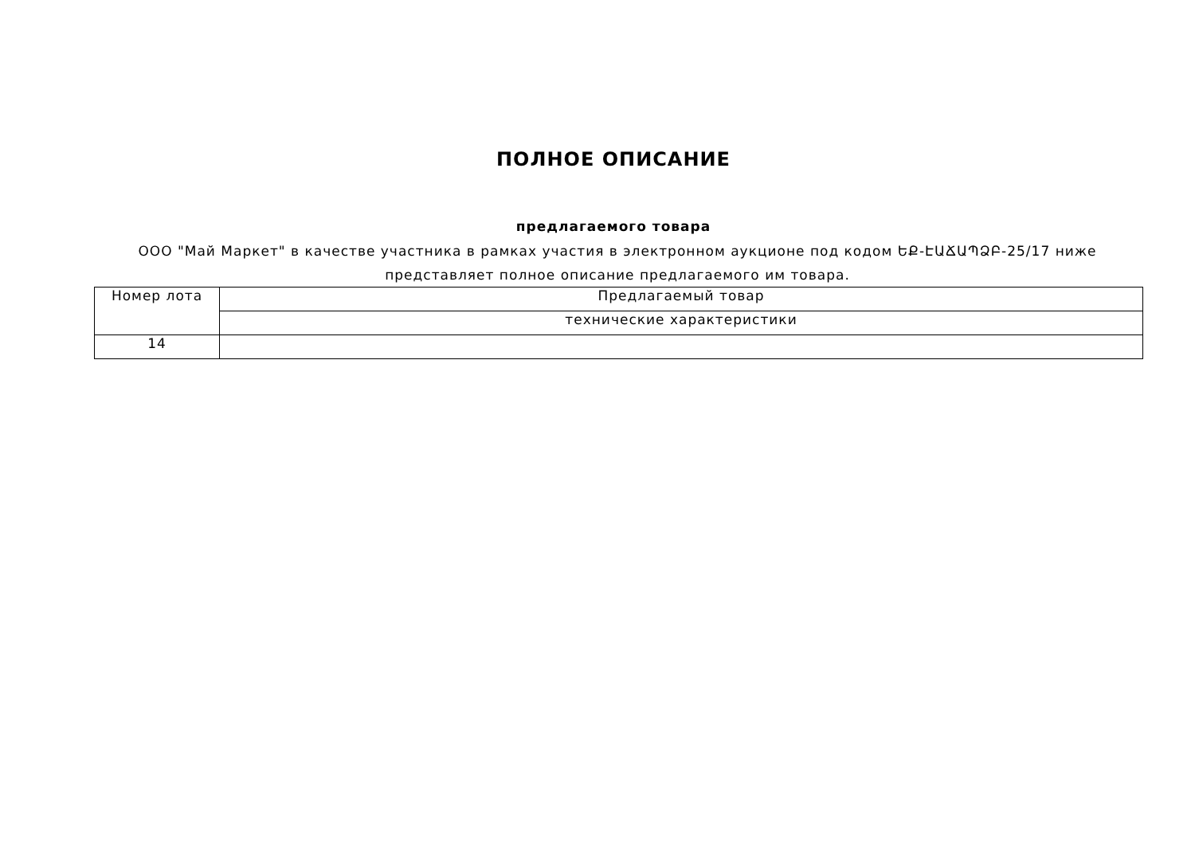ПОЛНОЕ ОПИСАНИЕ
предлагаемого товара
ООО "Май Маркет" в качестве участника в рамках участия в электронном аукционе под кодом ԵՔ-ԷԱՃԱՊՁԲ-25/17 ниже представляет полное описание предлагаемого им товара.
| Номер лота | Предлагаемый товар |
| | технические характеристики |
| 14 | |